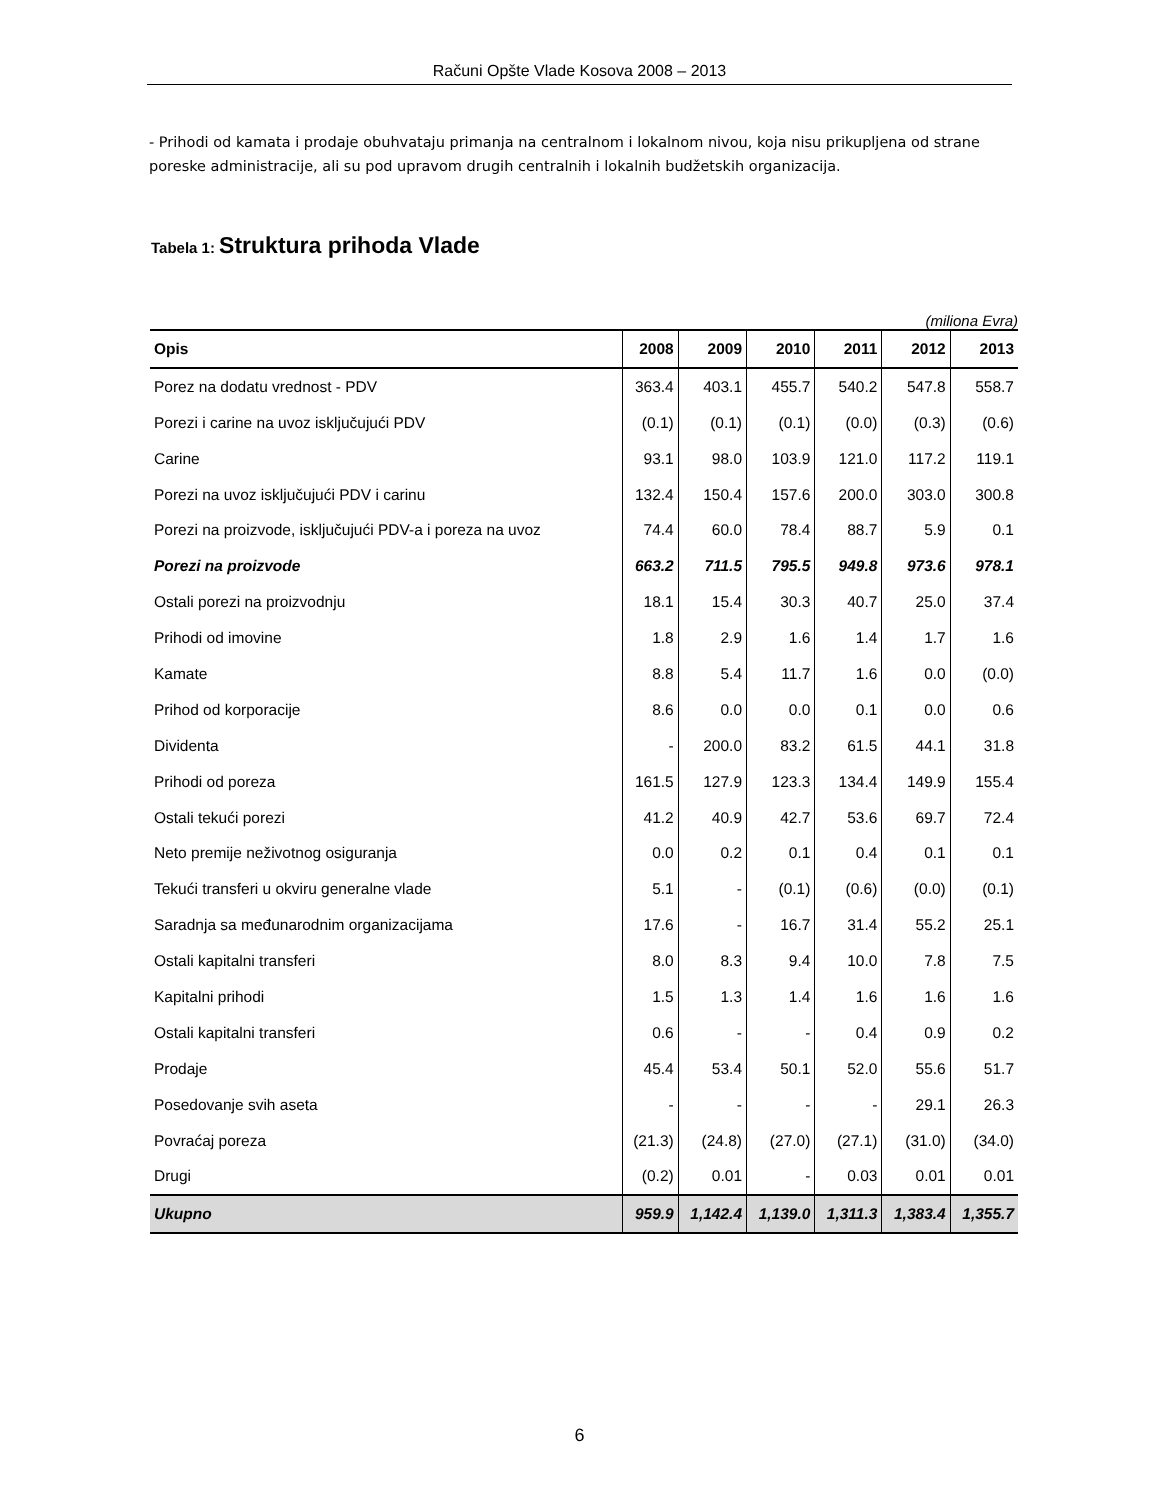Računi Opšte Vlade Kosova 2008 – 2013
- Prihodi od kamata i prodaje obuhvataju primanja na centralnom i lokalnom nivou, koja nisu prikupljena od strane poreske administracije, ali su pod upravom drugih centralnih i lokalnih budžetskih organizacija.
Tabela 1: Struktura prihoda Vlade
(miliona Evra)
| Opis | 2008 | 2009 | 2010 | 2011 | 2012 | 2013 |
| --- | --- | --- | --- | --- | --- | --- |
| Porez na dodatu vrednost - PDV | 363.4 | 403.1 | 455.7 | 540.2 | 547.8 | 558.7 |
| Porezi i carine na uvoz isključujući PDV | (0.1) | (0.1) | (0.1) | (0.0) | (0.3) | (0.6) |
| Carine | 93.1 | 98.0 | 103.9 | 121.0 | 117.2 | 119.1 |
| Porezi na uvoz isključujući PDV i carinu | 132.4 | 150.4 | 157.6 | 200.0 | 303.0 | 300.8 |
| Porezi na proizvode, isključujući PDV-a i poreza na uvoz | 74.4 | 60.0 | 78.4 | 88.7 | 5.9 | 0.1 |
| Porezi na proizvode | 663.2 | 711.5 | 795.5 | 949.8 | 973.6 | 978.1 |
| Ostali porezi na proizvodnju | 18.1 | 15.4 | 30.3 | 40.7 | 25.0 | 37.4 |
| Prihodi od imovine | 1.8 | 2.9 | 1.6 | 1.4 | 1.7 | 1.6 |
| Kamate | 8.8 | 5.4 | 11.7 | 1.6 | 0.0 | (0.0) |
| Prihod od korporacije | 8.6 | 0.0 | 0.0 | 0.1 | 0.0 | 0.6 |
| Dividenta | - | 200.0 | 83.2 | 61.5 | 44.1 | 31.8 |
| Prihodi od poreza | 161.5 | 127.9 | 123.3 | 134.4 | 149.9 | 155.4 |
| Ostali tekući porezi | 41.2 | 40.9 | 42.7 | 53.6 | 69.7 | 72.4 |
| Neto premije neživotnog osiguranja | 0.0 | 0.2 | 0.1 | 0.4 | 0.1 | 0.1 |
| Tekući transferi u okviru generalne vlade | 5.1 | - | (0.1) | (0.6) | (0.0) | (0.1) |
| Saradnja sa međunarodnim organizacijama | 17.6 | - | 16.7 | 31.4 | 55.2 | 25.1 |
| Ostali kapitalni transferi | 8.0 | 8.3 | 9.4 | 10.0 | 7.8 | 7.5 |
| Kapitalni prihodi | 1.5 | 1.3 | 1.4 | 1.6 | 1.6 | 1.6 |
| Ostali kapitalni transferi | 0.6 | - | - | 0.4 | 0.9 | 0.2 |
| Prodaje | 45.4 | 53.4 | 50.1 | 52.0 | 55.6 | 51.7 |
| Posedovanje svih aseta | - | - | - | - | 29.1 | 26.3 |
| Povraćaj poreza | (21.3) | (24.8) | (27.0) | (27.1) | (31.0) | (34.0) |
| Drugi | (0.2) | 0.01 | - | 0.03 | 0.01 | 0.01 |
| Ukupno | 959.9 | 1,142.4 | 1,139.0 | 1,311.3 | 1,383.4 | 1,355.7 |
6